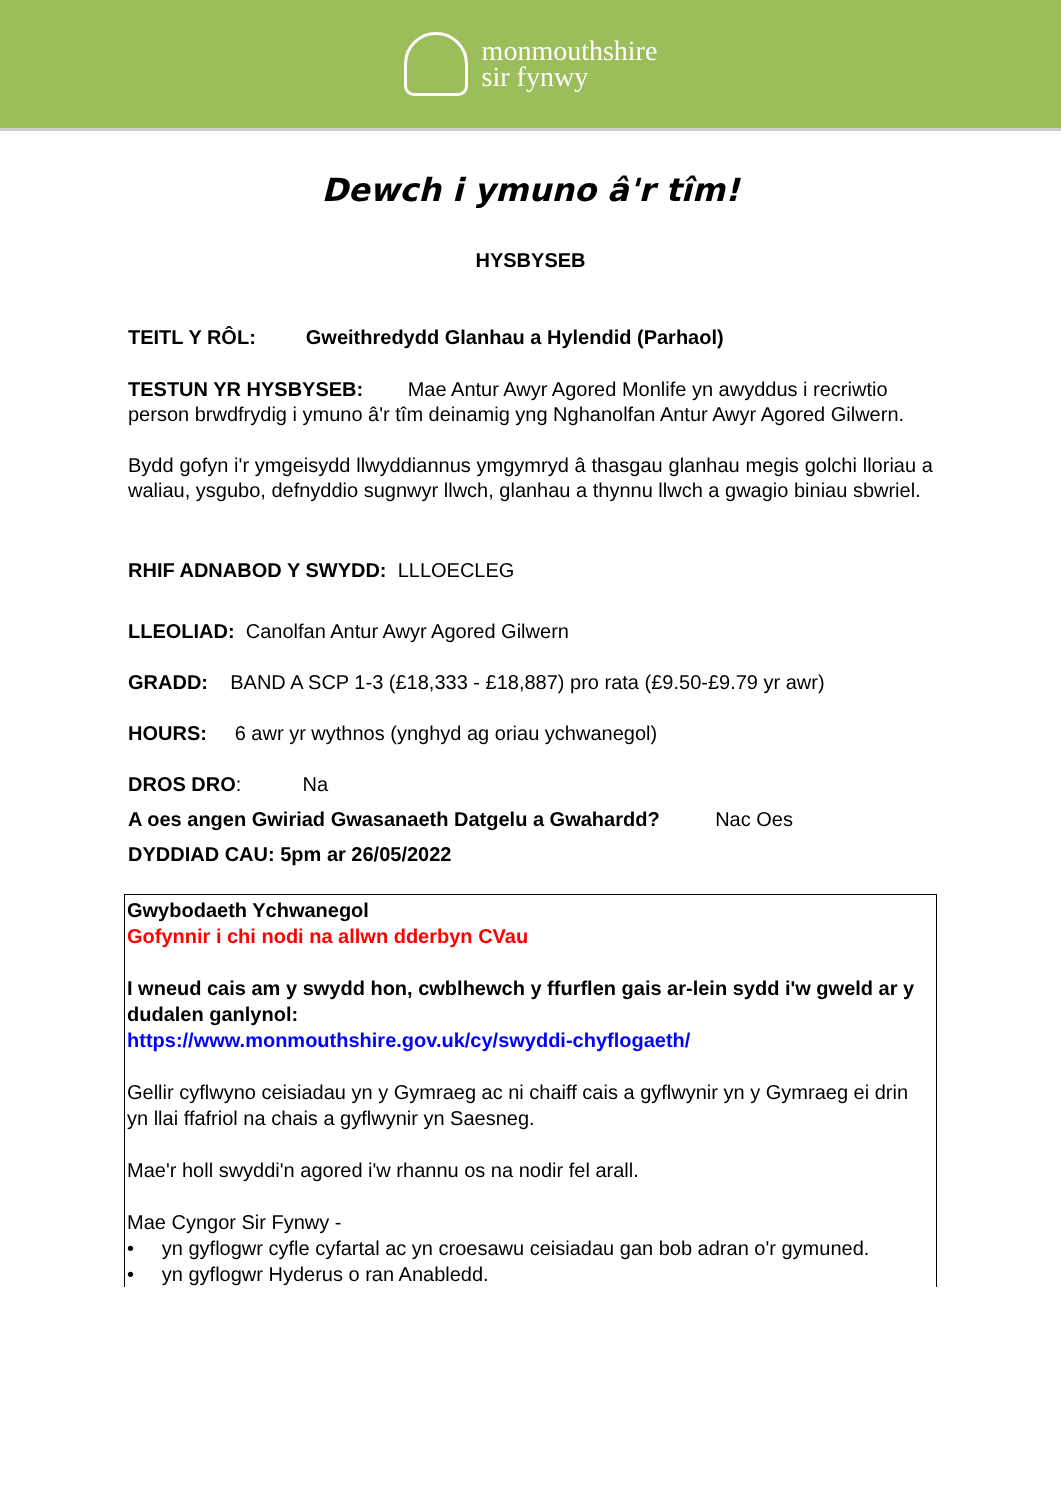monmouthshire
sir fynwy
Dewch i ymuno â'r tîm!
HYSBYSEB
TEITL Y RÔL: Gweithredydd Glanhau a Hylendid (Parhaol)
TESTUN YR HYSBYSEB: Mae Antur Awyr Agored Monlife yn awyddus i recriwtio person brwdfrydig i ymuno â'r tîm deinamig yng Nghanolfan Antur Awyr Agored Gilwern.
Bydd gofyn i'r ymgeisydd llwyddiannus ymgymryd â thasgau glanhau megis golchi lloriau a waliau, ysgubo, defnyddio sugnwyr llwch, glanhau a thynnu llwch a gwagio biniau sbwriel.
RHIF ADNABOD Y SWYDD: LLLOECLEG
LLEOLIAD: Canolfan Antur Awyr Agored Gilwern
GRADD: BAND A SCP 1-3 (£18,333 - £18,887) pro rata (£9.50-£9.79 yr awr)
HOURS: 6 awr yr wythnos (ynghyd ag oriau ychwanegol)
DROS DRO: Na
A oes angen Gwiriad Gwasanaeth Datgelu a Gwahardd? Nac Oes
DYDDIAD CAU: 5pm ar 26/05/2022
Gwybodaeth Ychwanegol
Gofynnir i chi nodi na allwn dderbyn CVau
I wneud cais am y swydd hon, cwblhewch y ffurflen gais ar-lein sydd i'w gweld ar y dudalen ganlynol:
https://www.monmouthshire.gov.uk/cy/swyddi-chyflogaeth/
Gellir cyflwyno ceisiadau yn y Gymraeg ac ni chaiff cais a gyflwynir yn y Gymraeg ei drin yn llai ffafriol na chais a gyflwynir yn Saesneg.
Mae'r holl swyddi'n agored i'w rhannu os na nodir fel arall.
Mae Cyngor Sir Fynwy -
• yn gyflogwr cyfle cyfartal ac yn croesawu ceisiadau gan bob adran o'r gymuned.
• yn gyflogwr Hyderus o ran Anabledd.